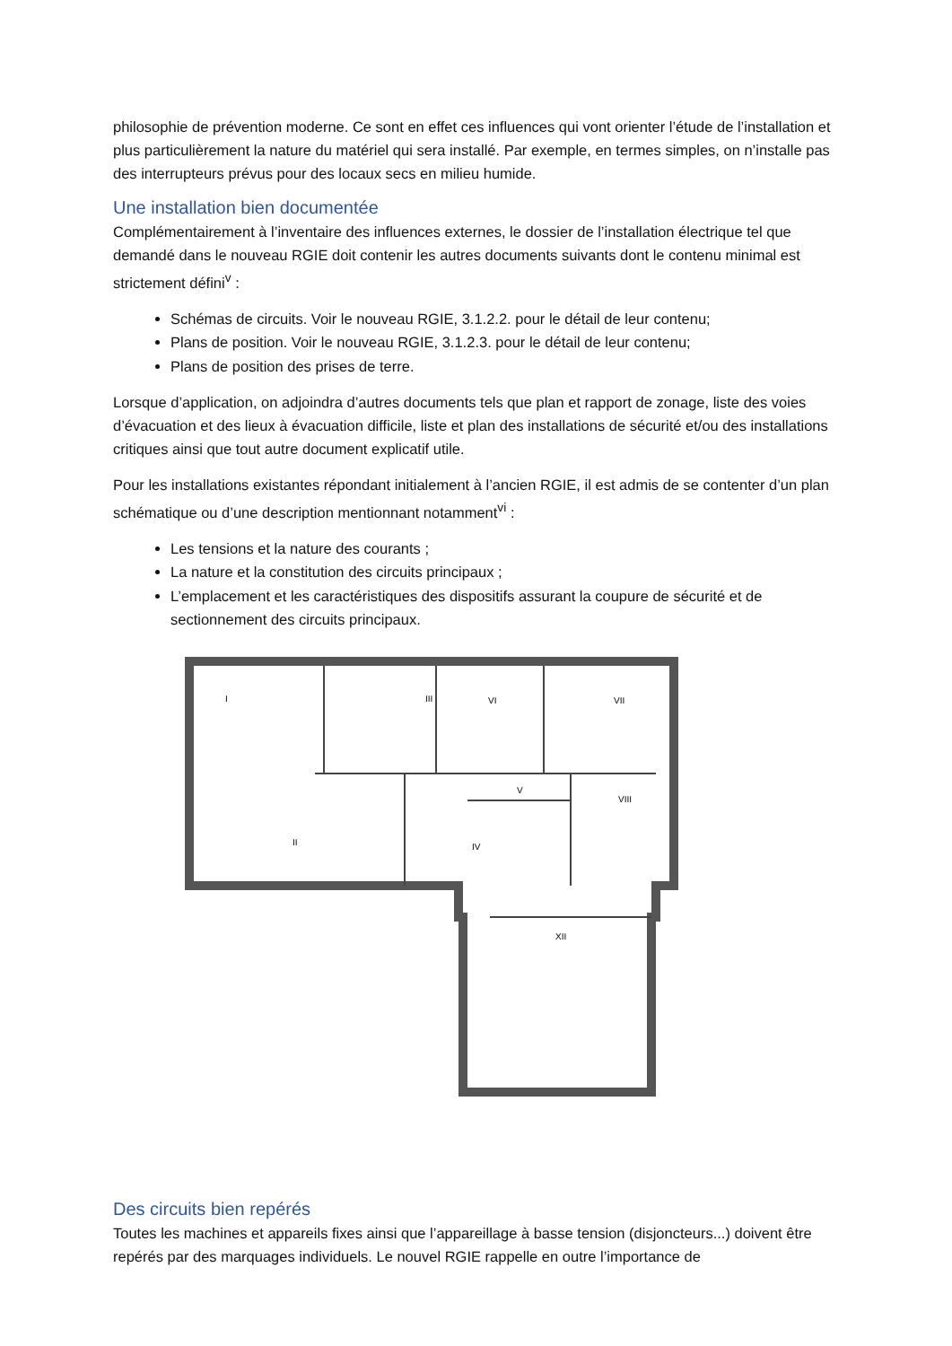philosophie de prévention moderne. Ce sont en effet ces influences qui vont orienter l’étude de l’installation et plus particulièrement la nature du matériel qui sera installé. Par exemple, en termes simples, on n’installe pas des interrupteurs prévus pour des locaux secs en milieu humide.
Une installation bien documentée
Complémentairement à l’inventaire des influences externes, le dossier de l’installation électrique tel que demandé dans le nouveau RGIE doit contenir les autres documents suivants dont le contenu minimal est strictement défini<sup>v</sup> :
Schémas de circuits. Voir le nouveau RGIE, 3.1.2.2. pour le détail de leur contenu;
Plans de position. Voir le nouveau RGIE, 3.1.2.3. pour le détail de leur contenu;
Plans de position des prises de terre.
Lorsque d’application, on adjoindra d’autres documents tels que plan et rapport de zonage, liste des voies d’évacuation et des lieux à évacuation difficile, liste et plan des installations de sécurité et/ou des installations critiques ainsi que tout autre document explicatif utile.
Pour les installations existantes répondant initialement à l’ancien RGIE, il est admis de se contenter d’un plan schématique ou d’une description mentionnant notamment<sup>vi</sup> :
Les tensions et la nature des courants ;
La nature et la constitution des circuits principaux ;
L’emplacement et les caractéristiques des dispositifs assurant la coupure de sécurité et de sectionnement des circuits principaux.
I
II
III
VI
VII
V
IV
VIII
XII
Des circuits bien repérés
Toutes les machines et appareils fixes ainsi que l’appareillage à basse tension (disjoncteurs...) doivent être repérés par des marquages individuels. Le nouvel RGIE rappelle en outre l’importance de